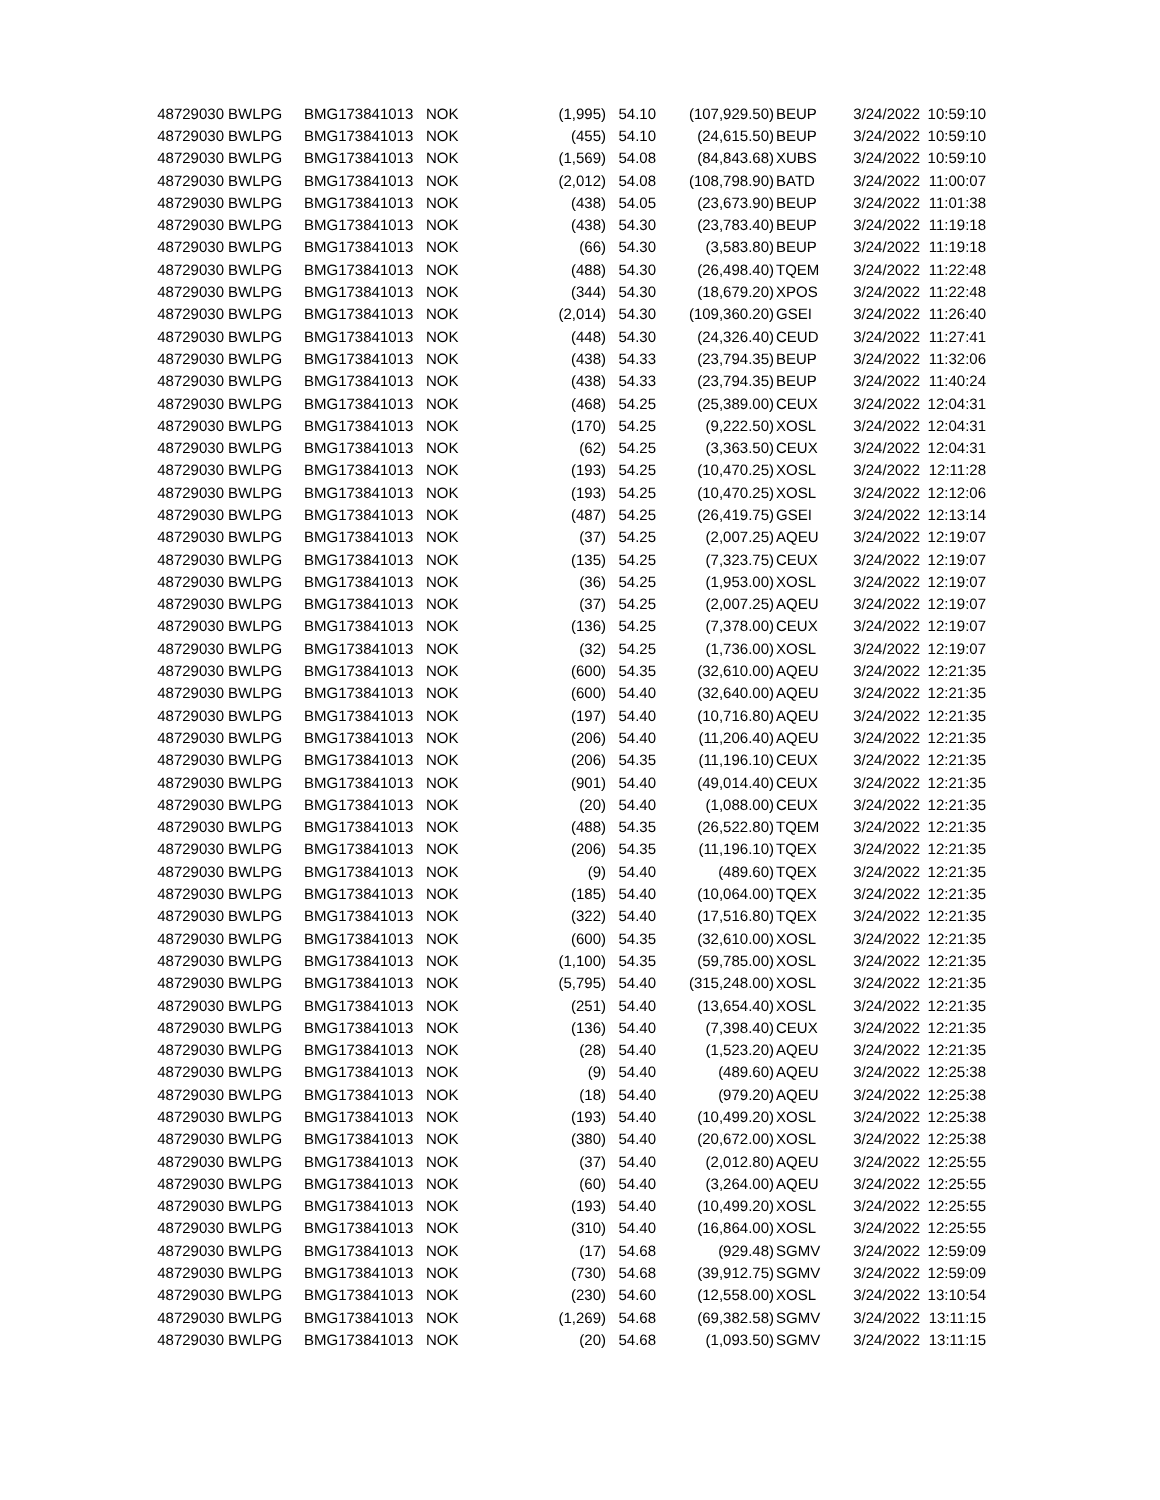| 48729030 | BWLPG | BMG173841013 | NOK | (1,995) | 54.10 | (107,929.50) | BEUP | 3/24/2022 | 10:59:10 |
| 48729030 | BWLPG | BMG173841013 | NOK | (455) | 54.10 | (24,615.50) | BEUP | 3/24/2022 | 10:59:10 |
| 48729030 | BWLPG | BMG173841013 | NOK | (1,569) | 54.08 | (84,843.68) | XUBS | 3/24/2022 | 10:59:10 |
| 48729030 | BWLPG | BMG173841013 | NOK | (2,012) | 54.08 | (108,798.90) | BATD | 3/24/2022 | 11:00:07 |
| 48729030 | BWLPG | BMG173841013 | NOK | (438) | 54.05 | (23,673.90) | BEUP | 3/24/2022 | 11:01:38 |
| 48729030 | BWLPG | BMG173841013 | NOK | (438) | 54.30 | (23,783.40) | BEUP | 3/24/2022 | 11:19:18 |
| 48729030 | BWLPG | BMG173841013 | NOK | (66) | 54.30 | (3,583.80) | BEUP | 3/24/2022 | 11:19:18 |
| 48729030 | BWLPG | BMG173841013 | NOK | (488) | 54.30 | (26,498.40) | TQEM | 3/24/2022 | 11:22:48 |
| 48729030 | BWLPG | BMG173841013 | NOK | (344) | 54.30 | (18,679.20) | XPOS | 3/24/2022 | 11:22:48 |
| 48729030 | BWLPG | BMG173841013 | NOK | (2,014) | 54.30 | (109,360.20) | GSEI | 3/24/2022 | 11:26:40 |
| 48729030 | BWLPG | BMG173841013 | NOK | (448) | 54.30 | (24,326.40) | CEUD | 3/24/2022 | 11:27:41 |
| 48729030 | BWLPG | BMG173841013 | NOK | (438) | 54.33 | (23,794.35) | BEUP | 3/24/2022 | 11:32:06 |
| 48729030 | BWLPG | BMG173841013 | NOK | (438) | 54.33 | (23,794.35) | BEUP | 3/24/2022 | 11:40:24 |
| 48729030 | BWLPG | BMG173841013 | NOK | (468) | 54.25 | (25,389.00) | CEUX | 3/24/2022 | 12:04:31 |
| 48729030 | BWLPG | BMG173841013 | NOK | (170) | 54.25 | (9,222.50) | XOSL | 3/24/2022 | 12:04:31 |
| 48729030 | BWLPG | BMG173841013 | NOK | (62) | 54.25 | (3,363.50) | CEUX | 3/24/2022 | 12:04:31 |
| 48729030 | BWLPG | BMG173841013 | NOK | (193) | 54.25 | (10,470.25) | XOSL | 3/24/2022 | 12:11:28 |
| 48729030 | BWLPG | BMG173841013 | NOK | (193) | 54.25 | (10,470.25) | XOSL | 3/24/2022 | 12:12:06 |
| 48729030 | BWLPG | BMG173841013 | NOK | (487) | 54.25 | (26,419.75) | GSEI | 3/24/2022 | 12:13:14 |
| 48729030 | BWLPG | BMG173841013 | NOK | (37) | 54.25 | (2,007.25) | AQEU | 3/24/2022 | 12:19:07 |
| 48729030 | BWLPG | BMG173841013 | NOK | (135) | 54.25 | (7,323.75) | CEUX | 3/24/2022 | 12:19:07 |
| 48729030 | BWLPG | BMG173841013 | NOK | (36) | 54.25 | (1,953.00) | XOSL | 3/24/2022 | 12:19:07 |
| 48729030 | BWLPG | BMG173841013 | NOK | (37) | 54.25 | (2,007.25) | AQEU | 3/24/2022 | 12:19:07 |
| 48729030 | BWLPG | BMG173841013 | NOK | (136) | 54.25 | (7,378.00) | CEUX | 3/24/2022 | 12:19:07 |
| 48729030 | BWLPG | BMG173841013 | NOK | (32) | 54.25 | (1,736.00) | XOSL | 3/24/2022 | 12:19:07 |
| 48729030 | BWLPG | BMG173841013 | NOK | (600) | 54.35 | (32,610.00) | AQEU | 3/24/2022 | 12:21:35 |
| 48729030 | BWLPG | BMG173841013 | NOK | (600) | 54.40 | (32,640.00) | AQEU | 3/24/2022 | 12:21:35 |
| 48729030 | BWLPG | BMG173841013 | NOK | (197) | 54.40 | (10,716.80) | AQEU | 3/24/2022 | 12:21:35 |
| 48729030 | BWLPG | BMG173841013 | NOK | (206) | 54.40 | (11,206.40) | AQEU | 3/24/2022 | 12:21:35 |
| 48729030 | BWLPG | BMG173841013 | NOK | (206) | 54.35 | (11,196.10) | CEUX | 3/24/2022 | 12:21:35 |
| 48729030 | BWLPG | BMG173841013 | NOK | (901) | 54.40 | (49,014.40) | CEUX | 3/24/2022 | 12:21:35 |
| 48729030 | BWLPG | BMG173841013 | NOK | (20) | 54.40 | (1,088.00) | CEUX | 3/24/2022 | 12:21:35 |
| 48729030 | BWLPG | BMG173841013 | NOK | (488) | 54.35 | (26,522.80) | TQEM | 3/24/2022 | 12:21:35 |
| 48729030 | BWLPG | BMG173841013 | NOK | (206) | 54.35 | (11,196.10) | TQEX | 3/24/2022 | 12:21:35 |
| 48729030 | BWLPG | BMG173841013 | NOK | (9) | 54.40 | (489.60) | TQEX | 3/24/2022 | 12:21:35 |
| 48729030 | BWLPG | BMG173841013 | NOK | (185) | 54.40 | (10,064.00) | TQEX | 3/24/2022 | 12:21:35 |
| 48729030 | BWLPG | BMG173841013 | NOK | (322) | 54.40 | (17,516.80) | TQEX | 3/24/2022 | 12:21:35 |
| 48729030 | BWLPG | BMG173841013 | NOK | (600) | 54.35 | (32,610.00) | XOSL | 3/24/2022 | 12:21:35 |
| 48729030 | BWLPG | BMG173841013 | NOK | (1,100) | 54.35 | (59,785.00) | XOSL | 3/24/2022 | 12:21:35 |
| 48729030 | BWLPG | BMG173841013 | NOK | (5,795) | 54.40 | (315,248.00) | XOSL | 3/24/2022 | 12:21:35 |
| 48729030 | BWLPG | BMG173841013 | NOK | (251) | 54.40 | (13,654.40) | XOSL | 3/24/2022 | 12:21:35 |
| 48729030 | BWLPG | BMG173841013 | NOK | (136) | 54.40 | (7,398.40) | CEUX | 3/24/2022 | 12:21:35 |
| 48729030 | BWLPG | BMG173841013 | NOK | (28) | 54.40 | (1,523.20) | AQEU | 3/24/2022 | 12:21:35 |
| 48729030 | BWLPG | BMG173841013 | NOK | (9) | 54.40 | (489.60) | AQEU | 3/24/2022 | 12:25:38 |
| 48729030 | BWLPG | BMG173841013 | NOK | (18) | 54.40 | (979.20) | AQEU | 3/24/2022 | 12:25:38 |
| 48729030 | BWLPG | BMG173841013 | NOK | (193) | 54.40 | (10,499.20) | XOSL | 3/24/2022 | 12:25:38 |
| 48729030 | BWLPG | BMG173841013 | NOK | (380) | 54.40 | (20,672.00) | XOSL | 3/24/2022 | 12:25:38 |
| 48729030 | BWLPG | BMG173841013 | NOK | (37) | 54.40 | (2,012.80) | AQEU | 3/24/2022 | 12:25:55 |
| 48729030 | BWLPG | BMG173841013 | NOK | (60) | 54.40 | (3,264.00) | AQEU | 3/24/2022 | 12:25:55 |
| 48729030 | BWLPG | BMG173841013 | NOK | (193) | 54.40 | (10,499.20) | XOSL | 3/24/2022 | 12:25:55 |
| 48729030 | BWLPG | BMG173841013 | NOK | (310) | 54.40 | (16,864.00) | XOSL | 3/24/2022 | 12:25:55 |
| 48729030 | BWLPG | BMG173841013 | NOK | (17) | 54.68 | (929.48) | SGMV | 3/24/2022 | 12:59:09 |
| 48729030 | BWLPG | BMG173841013 | NOK | (730) | 54.68 | (39,912.75) | SGMV | 3/24/2022 | 12:59:09 |
| 48729030 | BWLPG | BMG173841013 | NOK | (230) | 54.60 | (12,558.00) | XOSL | 3/24/2022 | 13:10:54 |
| 48729030 | BWLPG | BMG173841013 | NOK | (1,269) | 54.68 | (69,382.58) | SGMV | 3/24/2022 | 13:11:15 |
| 48729030 | BWLPG | BMG173841013 | NOK | (20) | 54.68 | (1,093.50) | SGMV | 3/24/2022 | 13:11:15 |